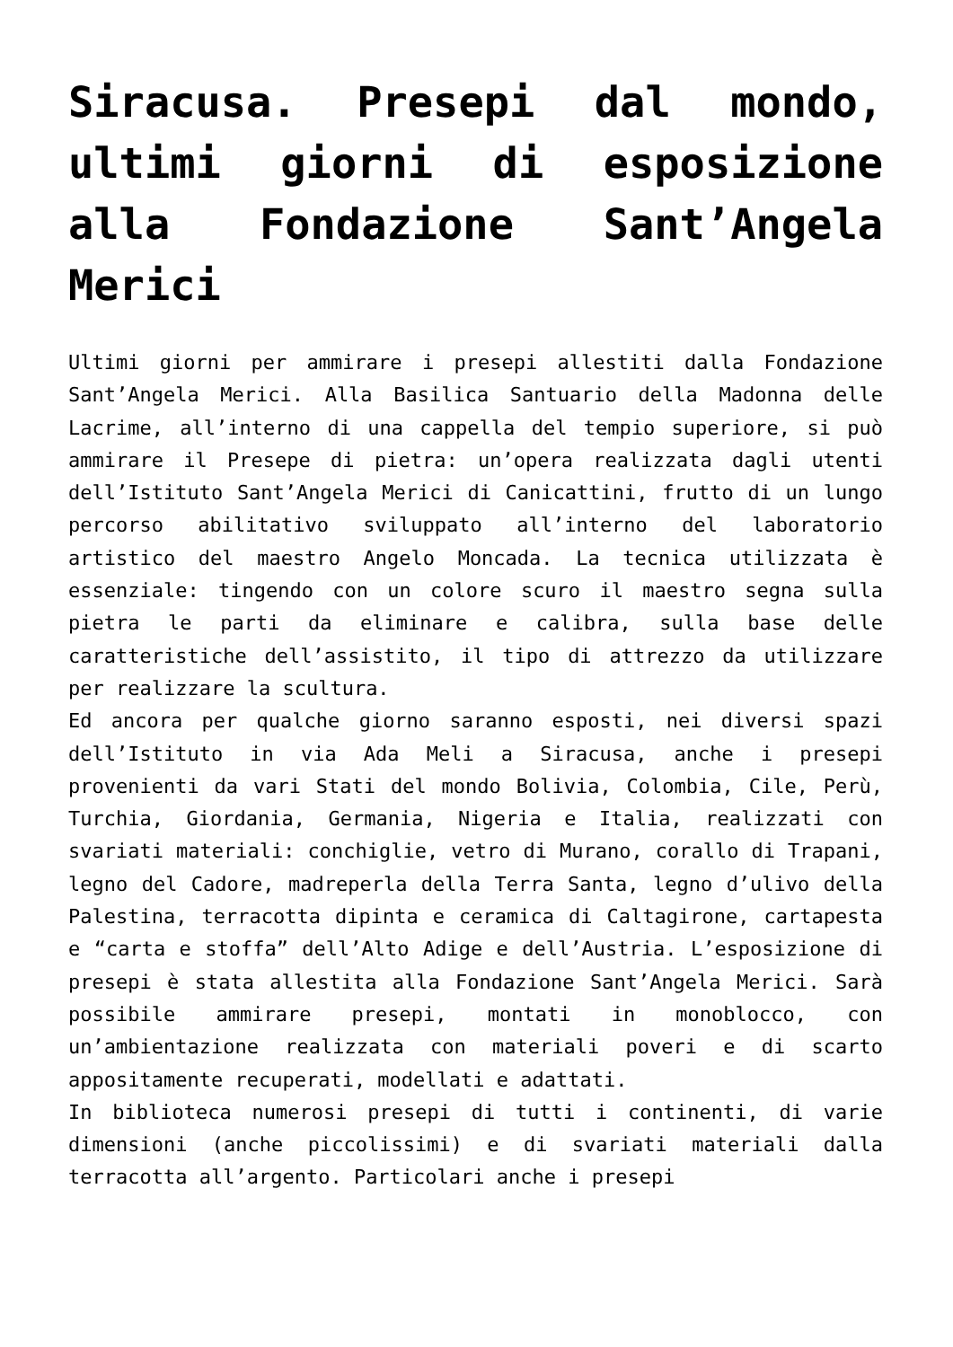Siracusa. Presepi dal mondo, ultimi giorni di esposizione alla Fondazione Sant’Angela Merici
Ultimi giorni per ammirare i presepi allestiti dalla Fondazione Sant’Angela Merici. Alla Basilica Santuario della Madonna delle Lacrime, all’interno di una cappella del tempio superiore, si può ammirare il Presepe di pietra: un’opera realizzata dagli utenti dell’Istituto Sant’Angela Merici di Canicattini, frutto di un lungo percorso abilitativo sviluppato all’interno del laboratorio artistico del maestro Angelo Moncada. La tecnica utilizzata è essenziale: tingendo con un colore scuro il maestro segna sulla pietra le parti da eliminare e calibra, sulla base delle caratteristiche dell’assistito, il tipo di attrezzo da utilizzare per realizzare la scultura.
Ed ancora per qualche giorno saranno esposti, nei diversi spazi dell’Istituto in via Ada Meli a Siracusa, anche i presepi provenienti da vari Stati del mondo Bolivia, Colombia, Cile, Perù, Turchia, Giordania, Germania, Nigeria e Italia, realizzati con svariati materiali: conchiglie, vetro di Murano, corallo di Trapani, legno del Cadore, madreperla della Terra Santa, legno d’ulivo della Palestina, terracotta dipinta e ceramica di Caltagirone, cartapesta e “carta e stoffa” dell’Alto Adige e dell’Austria. L’esposizione di presepi è stata allestita alla Fondazione Sant’Angela Merici. Sarà possibile ammirare presepi, montati in monoblocco, con un’ambientazione realizzata con materiali poveri e di scarto appositamente recuperati, modellati e adattati.
In biblioteca numerosi presepi di tutti i continenti, di varie dimensioni (anche piccolissimi) e di svariati materiali dalla terracotta all’argento. Particolari anche i presepi